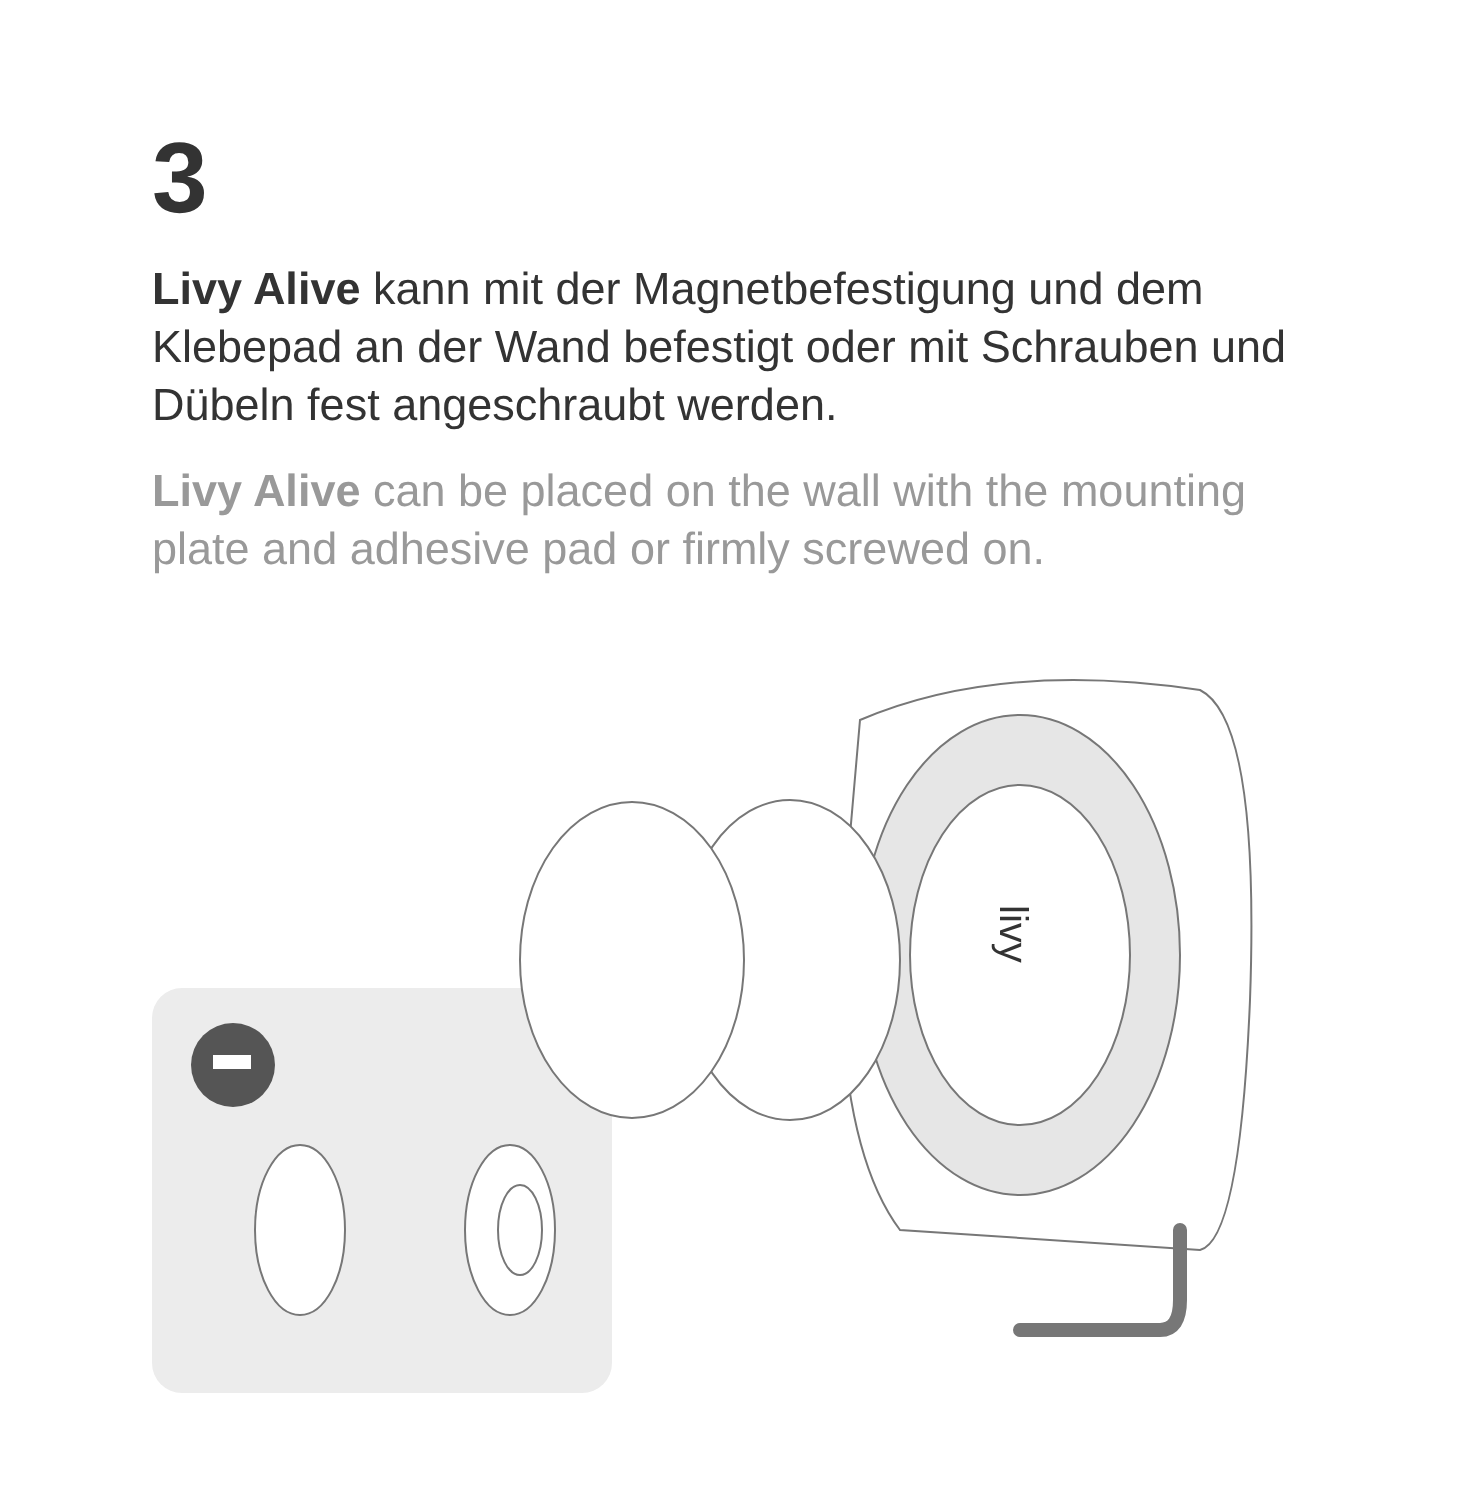3
Livy Alive kann mit der Magnetbefestigung und dem Klebepad an der Wand befestigt oder mit Schrauben und Dübeln fest angeschraubt werden.
Livy Alive can be placed on the wall with the mounting plate and adhesive pad or firmly screwed on.
livy